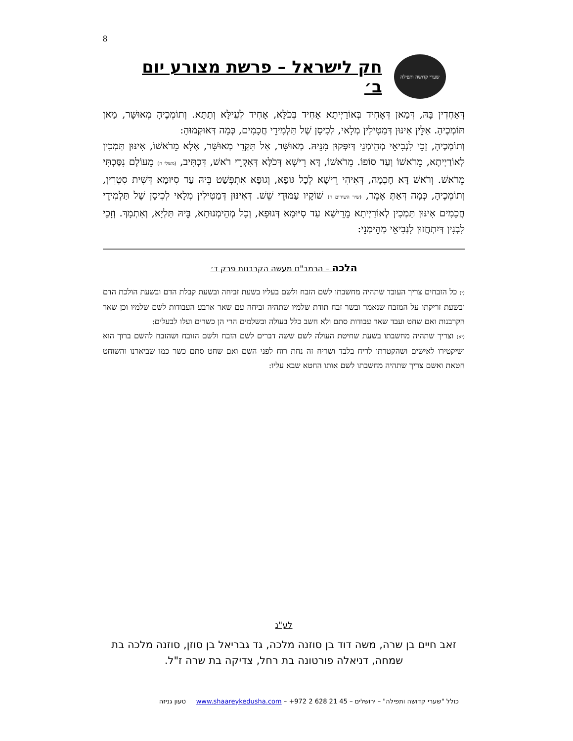8
שערי קדושה ותפילה
חק לישראל – פרשת מצורע יום ב׳
דְּאַחְדִין בָּהּ, דְּמַאן דְּאָחִיד בְּאוֹרַיְיתָא אָחִיד בְּכֹלָּא, אָחִיד לְעֵילָּא וְתַתָּא. וְתוֹמְכֶיהָ מְאוּשָּׁר, מַאן תּוֹמְכֶיהָ. אִלֵּין אִינּוּן דְּמַטִילִין מְלָאי, לְכִיסָן שֶׁל תַּלְמִידֵי חֲכָמִים, כְּמָה דְּאוּקְמוּהָ:
וְתוֹמְכֶיהָ, זָכֵי לִנְבִיאֵי מְהֵימְנֵי דְּיִפְּקוּן מִנֵּיהּ. מְאוּשָּׁר, אַל תִּקְרֵי מְאוּשָּׁר, אֶלָּא מֵרֹאשׁוֹ, אִינּוּן תַּמְכִין לְאוֹרַיְיתָא, מֵרֹאשׁוֹ וְעַד סוֹפוֹ. מֵרֹאשׁוֹ, דָּא רֵישָׁא דְּכֹלָּא דְּאִקְרֵי רֹאשׁ, דִּכְתִּיב, (משלי ח) מֵעוֹלָם נִסַּכְתִּי מֵרֹאשׁ. וְרֹאשׁ דָּא חָכְמָה, דְּאִיהִי רֵישָׁא לְכָל גּוּפָא, וְגוּפָא אִתְפְּשַׁט בֵּיהּ עַד סִיּוּמָא דְּשִׁית סִטְרִין, וְתוֹמְכֶיהָ, כְּמָה דְּאַתְּ אָמֵר, (שיר השירים ה) שׁוֹקָיו עַמּוּדֵי שֵׁשׁ. דְּאִינּוּן דְּמַטִילִין מְלָאי לְכִיסָן שֶׁל תַּלְמִידֵי חֲכָמִים אִינּוּן תַּמְכִין לְאוֹרַיְיתָא מֵרֵישָׁא עַד סִיּוּמָא דְּגוּפָא, וְכָל מְהֵימְנוּתָא, בֵּיהּ תַּלְיָא, וְאִתְמָךְ. וְזָכֵי לִבְנִין דְּיִתְחֲזוּן לִנְבִיאֵי מְהֵימְנֵי:
הלכה – הרמב"ם מעשה הקרבנות פרק ד׳
(י) כל הזבחים צריך העובד שתהיה מחשבתו לשם הזבח ולשם בעליו בשעת זביחה ובשעת קבלת הדם ובשעת הולכת הדם ובשעת זריקתו על המזבח שנאמר ובשר זבח תודת שלמיו שתהיה זביחה עם שאר ארבע העבודות לשם שלמיו וכן שאר הקרבנות ואם שחט ועבד שאר עבודות סתם ולא חשב כלל בעולה ובשלמים הרי הן כשרים ועלו לבעלים:
(יא) וצריך שתהיה מחשבתו בשעת שחיטת העולה לשם ששה דברים לשם הזבח ולשם הזובח ושהזבח להשם ברוך הוא ושיקטירו לאישים ושהקטרתו לריח בלבד ושריח זה נחת רוח לפני השם ואם שחט סתם כשר כמו שביארנו והשוחט חטאת ואשם צריך שתהיה מחשבתו לשם אותו החטא שבא עליו:
לע"נ
זאב חיים בן שרה, משה דוד בן סוזנה מלכה, גד גבריאל בן סוזן, סוזנה מלכה בת שמחה, דניאלה פורטונה בת רחל, צדיקה בת שרה ז"ל.
כולל "שערי קדושה ותפילה" – ירושלים – +972 2 628 21 45 – www.shaareykedusha.com טעון גניזה